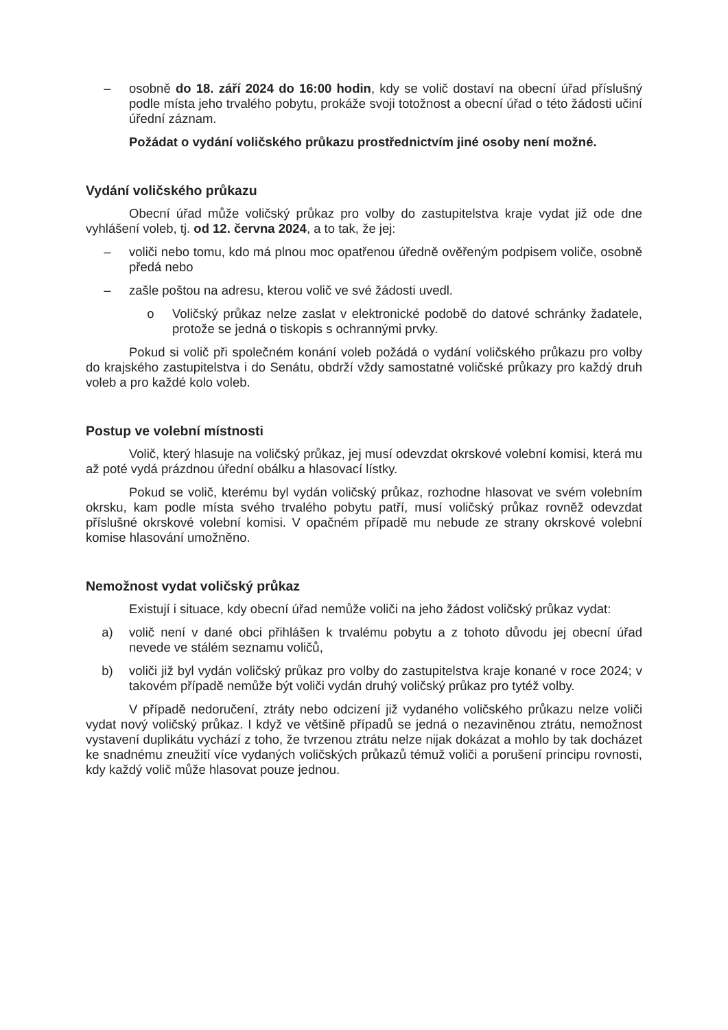– osobně do 18. září 2024 do 16:00 hodin, kdy se volič dostaví na obecní úřad příslušný podle místa jeho trvalého pobytu, prokáže svoji totožnost a obecní úřad o této žádosti učiní úřední záznam.
Požádat o vydání voličského průkazu prostřednictvím jiné osoby není možné.
Vydání voličského průkazu
Obecní úřad může voličský průkaz pro volby do zastupitelstva kraje vydat již ode dne vyhlášení voleb, tj. od 12. června 2024, a to tak, že jej:
– voliči nebo tomu, kdo má plnou moc opatřenou úředně ověřeným podpisem voliče, osobně předá nebo
– zašle poštou na adresu, kterou volič ve své žádosti uvedl.
o Voličský průkaz nelze zaslat v elektronické podobě do datové schránky žadatele, protože se jedná o tiskopis s ochrannými prvky.
Pokud si volič při společném konání voleb požádá o vydání voličského průkazu pro volby do krajského zastupitelstva i do Senátu, obdrží vždy samostatné voličské průkazy pro každý druh voleb a pro každé kolo voleb.
Postup ve volební místnosti
Volič, který hlasuje na voličský průkaz, jej musí odevzdat okrskové volební komisi, která mu až poté vydá prázdnou úřední obálku a hlasovací lístky.
Pokud se volič, kterému byl vydán voličský průkaz, rozhodne hlasovat ve svém volebním okrsku, kam podle místa svého trvalého pobytu patří, musí voličský průkaz rovněž odevzdat příslušné okrskové volební komisi. V opačném případě mu nebude ze strany okrskové volební komise hlasování umožněno.
Nemožnost vydat voličský průkaz
Existují i situace, kdy obecní úřad nemůže voliči na jeho žádost voličský průkaz vydat:
a) volič není v dané obci přihlášen k trvalému pobytu a z tohoto důvodu jej obecní úřad nevede ve stálém seznamu voličů,
b) voliči již byl vydán voličský průkaz pro volby do zastupitelstva kraje konané v roce 2024; v takovém případě nemůže být voliči vydán druhý voličský průkaz pro tytéž volby.
V případě nedoručení, ztráty nebo odcizení již vydaného voličského průkazu nelze voliči vydat nový voličský průkaz. I když ve většině případů se jedná o nezaviněnou ztrátu, nemožnost vystavení duplikátu vychází z toho, že tvrzenou ztrátu nelze nijak dokázat a mohlo by tak docházet ke snadnému zneužití více vydaných voličských průkazů témuž voliči a porušení principu rovnosti, kdy každý volič může hlasovat pouze jednou.